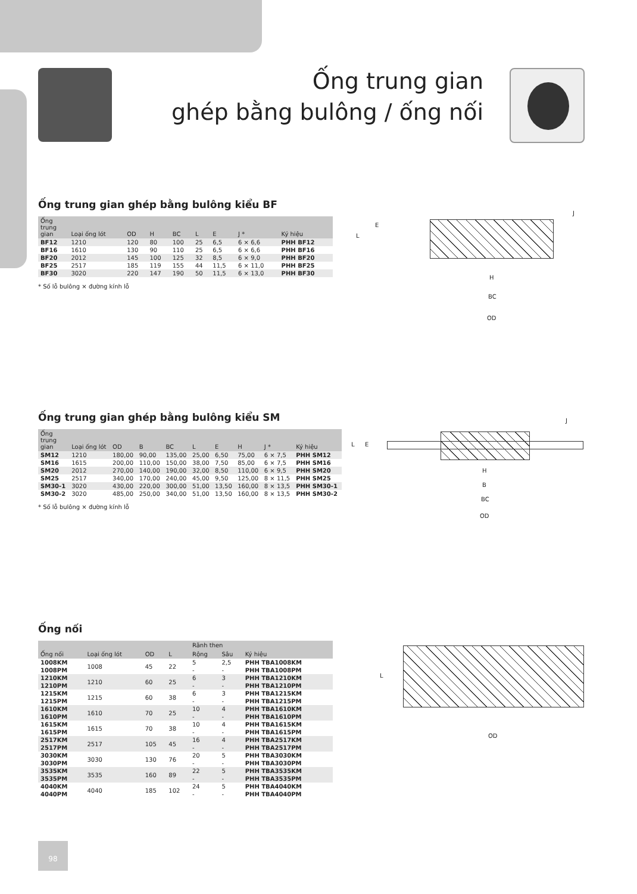Ống trung gian
ghép bằng bulông / ống nối
Ống trung gian ghép bằng bulông kiểu BF
| Ống trung gian | Loại ống lót | OD | H | BC | L | E | J * | Ký hiệu |
| --- | --- | --- | --- | --- | --- | --- | --- | --- |
| BF12 | 1210 | 120 | 80 | 100 | 25 | 6,5 | 6 × 6,6 | PHH BF12 |
| BF16 | 1610 | 130 | 90 | 110 | 25 | 6,5 | 6 × 6,6 | PHH BF16 |
| BF20 | 2012 | 145 | 100 | 125 | 32 | 8,5 | 6 × 9,0 | PHH BF20 |
| BF25 | 2517 | 185 | 119 | 155 | 44 | 11,5 | 6 × 11,0 | PHH BF25 |
| BF30 | 3020 | 220 | 147 | 190 | 50 | 11,5 | 6 × 13,0 | PHH BF30 |
* Số lỗ bulông × đường kính lỗ
L
E
J
H
BC
OD
Ống trung gian ghép bằng bulông kiểu SM
| Ống trung gian | Loại ống lót | OD | B | BC | L | E | H | J * | Ký hiệu |
| --- | --- | --- | --- | --- | --- | --- | --- | --- | --- |
| SM12 | 1210 | 180,00 | 90,00 | 135,00 | 25,00 | 6,50 | 75,00 | 6 × 7,5 | PHH SM12 |
| SM16 | 1615 | 200,00 | 110,00 | 150,00 | 38,00 | 7,50 | 85,00 | 6 × 7,5 | PHH SM16 |
| SM20 | 2012 | 270,00 | 140,00 | 190,00 | 32,00 | 8,50 | 110,00 | 6 × 9,5 | PHH SM20 |
| SM25 | 2517 | 340,00 | 170,00 | 240,00 | 45,00 | 9,50 | 125,00 | 8 × 11,5 | PHH SM25 |
| SM30-1 | 3020 | 430,00 | 220,00 | 300,00 | 51,00 | 13,50 | 160,00 | 8 × 13,5 | PHH SM30-1 |
| SM30-2 | 3020 | 485,00 | 250,00 | 340,00 | 51,00 | 13,50 | 160,00 | 8 × 13,5 | PHH SM30-2 |
* Số lỗ bulông × đường kính lỗ
L E
J
H
B
BC
OD
Ống nối
| Ống nối | Loại ống lót | OD | L | Rãnh then | | Ký hiệu |
| --- | --- | --- | --- | --- | --- | --- |
| | | | | Rộng | Sâu | |
| 1008KM 1008PM | 1008 | 45 | 22 | 5 - | 2,5 - | PHH TBA1008KM PHH TBA1008PM |
| 1210KM 1210PM | 1210 | 60 | 25 | 6 - | 3 - | PHH TBA1210KM PHH TBA1210PM |
| 1215KM 1215PM | 1215 | 60 | 38 | 6 - | 3 - | PHH TBA1215KM PHH TBA1215PM |
| 1610KM 1610PM | 1610 | 70 | 25 | 10 - | 4 - | PHH TBA1610KM PHH TBA1610PM |
| 1615KM 1615PM | 1615 | 70 | 38 | 10 - | 4 - | PHH TBA1615KM PHH TBA1615PM |
| 2517KM 2517PM | 2517 | 105 | 45 | 16 - | 4 - | PHH TBA2517KM PHH TBA2517PM |
| 3030KM 3030PM | 3030 | 130 | 76 | 20 - | 5 - | PHH TBA3030KM PHH TBA3030PM |
| 3535KM 3535PM | 3535 | 160 | 89 | 22 - | 5 - | PHH TBA3535KM PHH TBA3535PM |
| 4040KM 4040PM | 4040 | 185 | 102 | 24 - | 5 - | PHH TBA4040KM PHH TBA4040PM |
L
OD
98